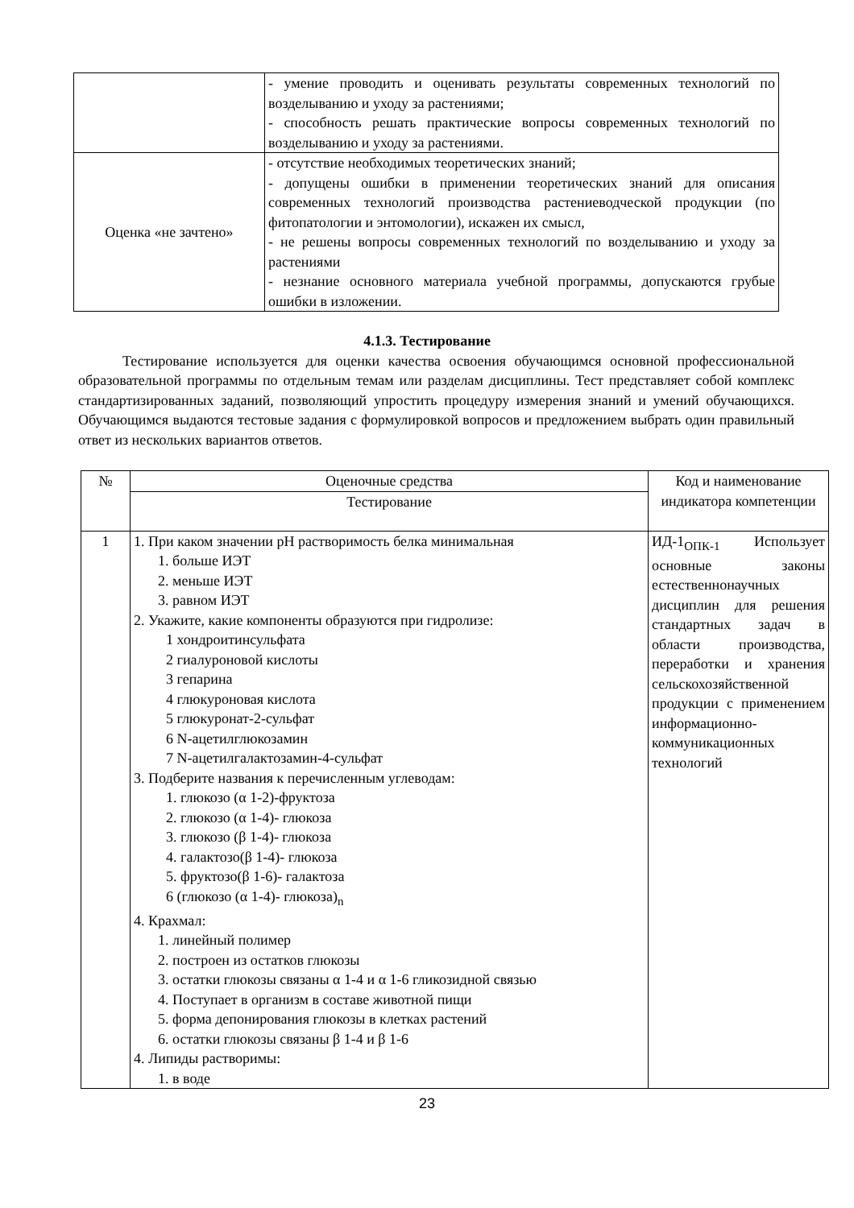| | - умение проводить и оценивать результаты современных технологий по возделыванию и уходу за растениями; - способность решать практические вопросы современных технологий по возделыванию и уходу за растениями. |
| Оценка «не зачтено» | - отсутствие необходимых теоретических знаний; - допущены ошибки в применении теоретических знаний для описания современных технологий производства растениеводческой продукции (по фитопатологии и энтомологии), искажен их смысл, - не решены вопросы современных технологий по возделыванию и уходу за растениями - незнание основного материала учебной программы, допускаются грубые ошибки в изложении. |
4.1.3. Тестирование
Тестирование используется для оценки качества освоения обучающимся основной профессиональной образовательной программы по отдельным темам или разделам дисциплины. Тест представляет собой комплекс стандартизированных заданий, позволяющий упростить процедуру измерения знаний и умений обучающихся. Обучающимся выдаются тестовые задания с формулировкой вопросов и предложением выбрать один правильный ответ из нескольких вариантов ответов.
| № | Оценочные средства | Код и наименование индикатора компетенции |
| --- | --- | --- |
| | Тестирование | |
| 1 | 1. При каком значении pH растворимость белка минимальная 1. больше ИЭТ 2. меньше ИЭТ 3. равном ИЭТ 2. Укажите, какие компоненты образуются при гидролизе: 1 хондроитинсульфата 2 гиалуроновой кислоты 3 гепарина 4 глюкуроновая кислота 5 глюкуронат-2-сульфат 6 N-ацетилглюкозамин 7 N-ацетилгалактозамин-4-сульфат 3. Подберите названия к перечисленным углеводам: 1. глюкозо (α 1-2)-фруктоза 2. глюкозо (α 1-4)- глюкоза 3. глюкозо (β 1-4)- глюкоза 4. галактозо(β 1-4)- глюкоза 5. фруктозо(β 1-6)- галактоза 6 (глюкозо (α 1-4)- глюкоза)<sub>n</sub> 4. Крахмал: 1. линейный полимер 2. построен из остатков глюкозы 3. остатки глюкозы связаны α 1-4 и α 1-6 гликозидной связью 4. Поступает в организм в составе животной пищи 5. форма депонирования глюкозы в клетках растений 6. остатки глюкозы связаны β 1-4 и β 1-6 4. Липиды растворимы: 1. в воде | ИД-1<sub>ОПК-1</sub> Использует основные законы естественнонаучных дисциплин для решения стандартных задач в области производства, переработки и хранения сельскохозяйственной продукции с применением информационно-коммуникационных технологий |
23